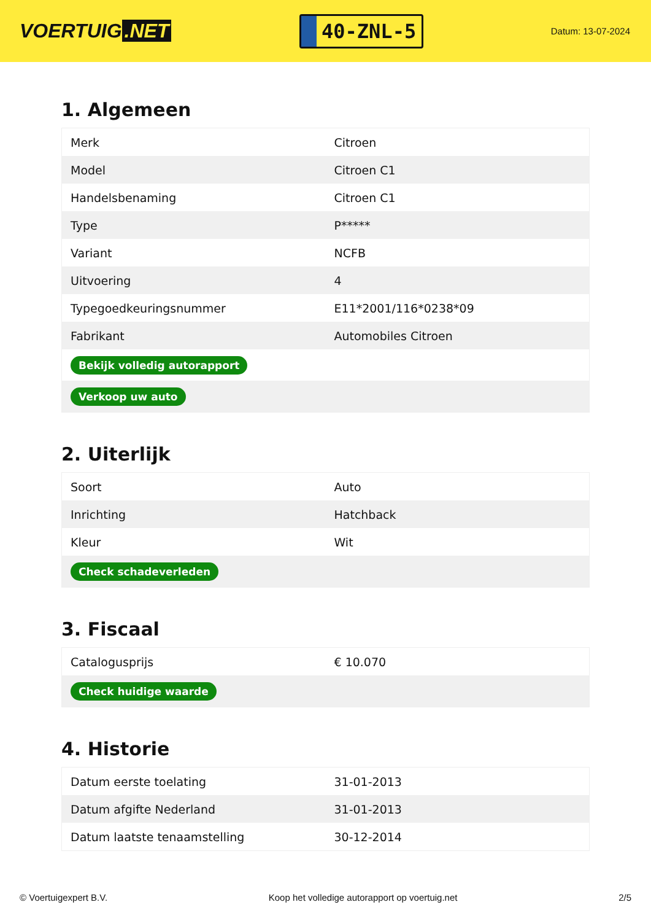VOERTUIG.NET
40-ZNL-5
Datum: 13-07-2024
1. Algemeen
| Merk | Citroen |
| Model | Citroen C1 |
| Handelsbenaming | Citroen C1 |
| Type | P***** |
| Variant | NCFB |
| Uitvoering | 4 |
| Typegoedkeuringsnummer | E11*2001/116*0238*09 |
| Fabrikant | Automobiles Citroen |
| Bekijk volledig autorapport | |
| Verkoop uw auto | |
2. Uiterlijk
| Soort | Auto |
| Inrichting | Hatchback |
| Kleur | Wit |
| Check schadeverleden | |
3. Fiscaal
| Catalogusprijs | € 10.070 |
| Check huidige waarde | |
4. Historie
| Datum eerste toelating | 31-01-2013 |
| Datum afgifte Nederland | 31-01-2013 |
| Datum laatste tenaamstelling | 30-12-2014 |
© Voertuigexpert B.V. Koop het volledige autorapport op voertuig.net 2/5